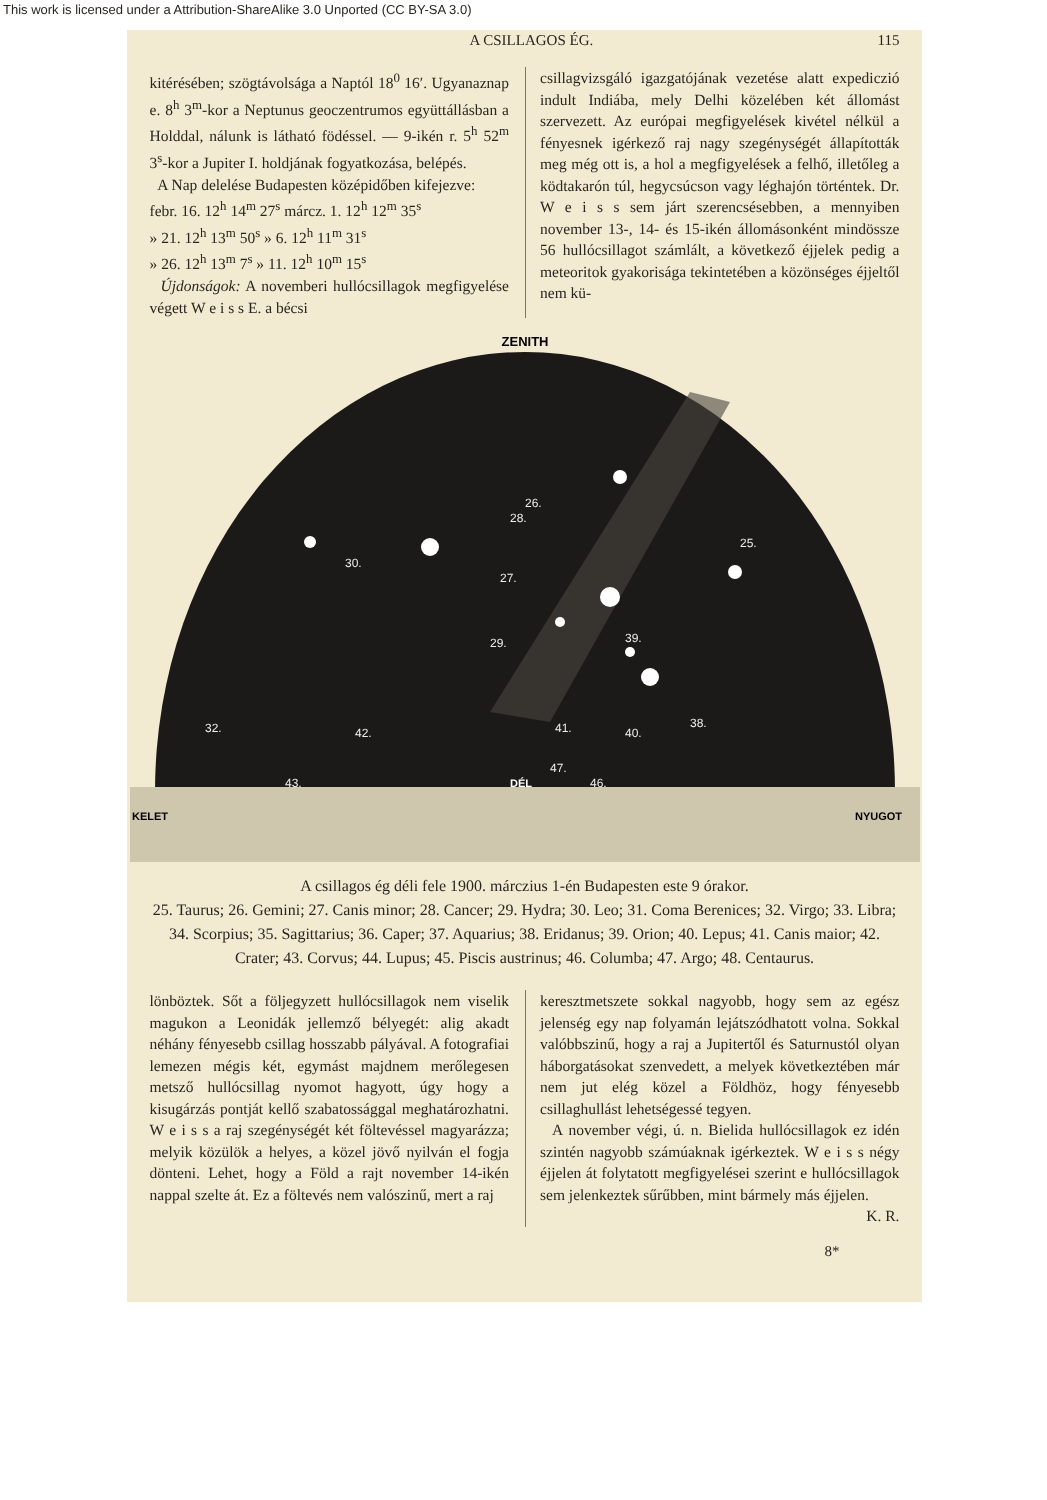This work is licensed under a Attribution-ShareAlike 3.0 Unported (CC BY-SA 3.0)
A CSILLAGOS ÉG. 115
kitérésében; szögtávolsága a Naptól 18<sup>0</sup> 16′. Ugyanaznap e. 8<sup>h</sup> 3<sup>m</sup>-kor a Neptunus geoczentrumos együttállásban a Holddal, nálunk is látható födéssel. — 9-ikén r. 5<sup>h</sup> 52<sup>m</sup> 3<sup>s</sup>-kor a Jupiter I. holdjának fogyatkozása, belépés.
A Nap delelése Budapesten középidőben kifejezve:
febr. 16. 12<sup>h</sup> 14<sup>m</sup> 27<sup>s</sup> márcz. 1. 12<sup>h</sup> 12<sup>m</sup> 35<sup>s</sup>
» 21. 12<sup>h</sup> 13<sup>m</sup> 50<sup>s</sup> » 6. 12<sup>h</sup> 11<sup>m</sup> 31<sup>s</sup>
» 26. 12<sup>h</sup> 13<sup>m</sup> 7<sup>s</sup> » 11. 12<sup>h</sup> 10<sup>m</sup> 15<sup>s</sup>
Újdonságok: A novemberi hullócsillagok megfigyelése végett W e i s s E. a bécsi
csillagvizsgáló igazgatójának vezetése alatt expediczió indult Indiába, mely Delhi közelében két állomást szervezett. Az európai megfigyelések kivétel nélkül a fényesnek igérkező raj nagy szegénységét állapították meg még ott is, a hol a megfigyelések a felhő, illetőleg a ködtakarón túl, hegycsúcson vagy léghajón történtek. Dr. W e i s s sem járt szerencsésebben, a mennyiben november 13-, 14- és 15-ikén állomásonként mindössze 56 hullócsillagot számlált, a következő éjjelek pedig a meteoritok gyakorisága tekintetében a közönséges éjjeltől nem kü-
ZENITH
KELET
NYUGOT
DÉL
25.
26.
27.
28.
29.
30.
32.
38.
39.
40.
41.
42.
43.
46.
47.
A csillagos ég déli fele 1900. márczius 1-én Budapesten este 9 órakor.
25. Taurus; 26. Gemini; 27. Canis minor; 28. Cancer; 29. Hydra; 30. Leo; 31. Coma Berenices; 32. Virgo; 33. Libra; 34. Scorpius; 35. Sagittarius; 36. Caper; 37. Aquarius; 38. Eridanus; 39. Orion; 40. Lepus; 41. Canis maior; 42. Crater; 43. Corvus; 44. Lupus; 45. Piscis austrinus; 46. Columba; 47. Argo; 48. Centaurus.
lönböztek. Sőt a följegyzett hullócsillagok nem viselik magukon a Leonidák jellemző bélyegét: alig akadt néhány fényesebb csillag hosszabb pályával. A fotografiai lemezen mégis két, egymást majdnem merőlegesen metsző hullócsillag nyomot hagyott, úgy hogy a kisugárzás pontját kellő szabatossággal meghatározhatni. W e i s s a raj szegénységét két föltevéssel magyarázza; melyik közülök a helyes, a közel jövő nyilván el fogja dönteni. Lehet, hogy a Föld a rajt november 14-ikén nappal szelte át. Ez a föltevés nem valószinű, mert a raj
keresztmetszete sokkal nagyobb, hogy sem az egész jelenség egy nap folyamán lejátszódhatott volna. Sokkal valóbbszinű, hogy a raj a Jupitertől és Saturnustól olyan háborgatásokat szenvedett, a melyek következtében már nem jut elég közel a Földhöz, hogy fényesebb csillaghullást lehetségessé tegyen.
A november végi, ú. n. Bielida hullócsillagok ez idén szintén nagyobb számúaknak igérkeztek. W e i s s négy éjjelen át folytatott megfigyelései szerint e hullócsillagok sem jelenkeztek sűrűbben, mint bármely más éjjelen. K. R.
8*